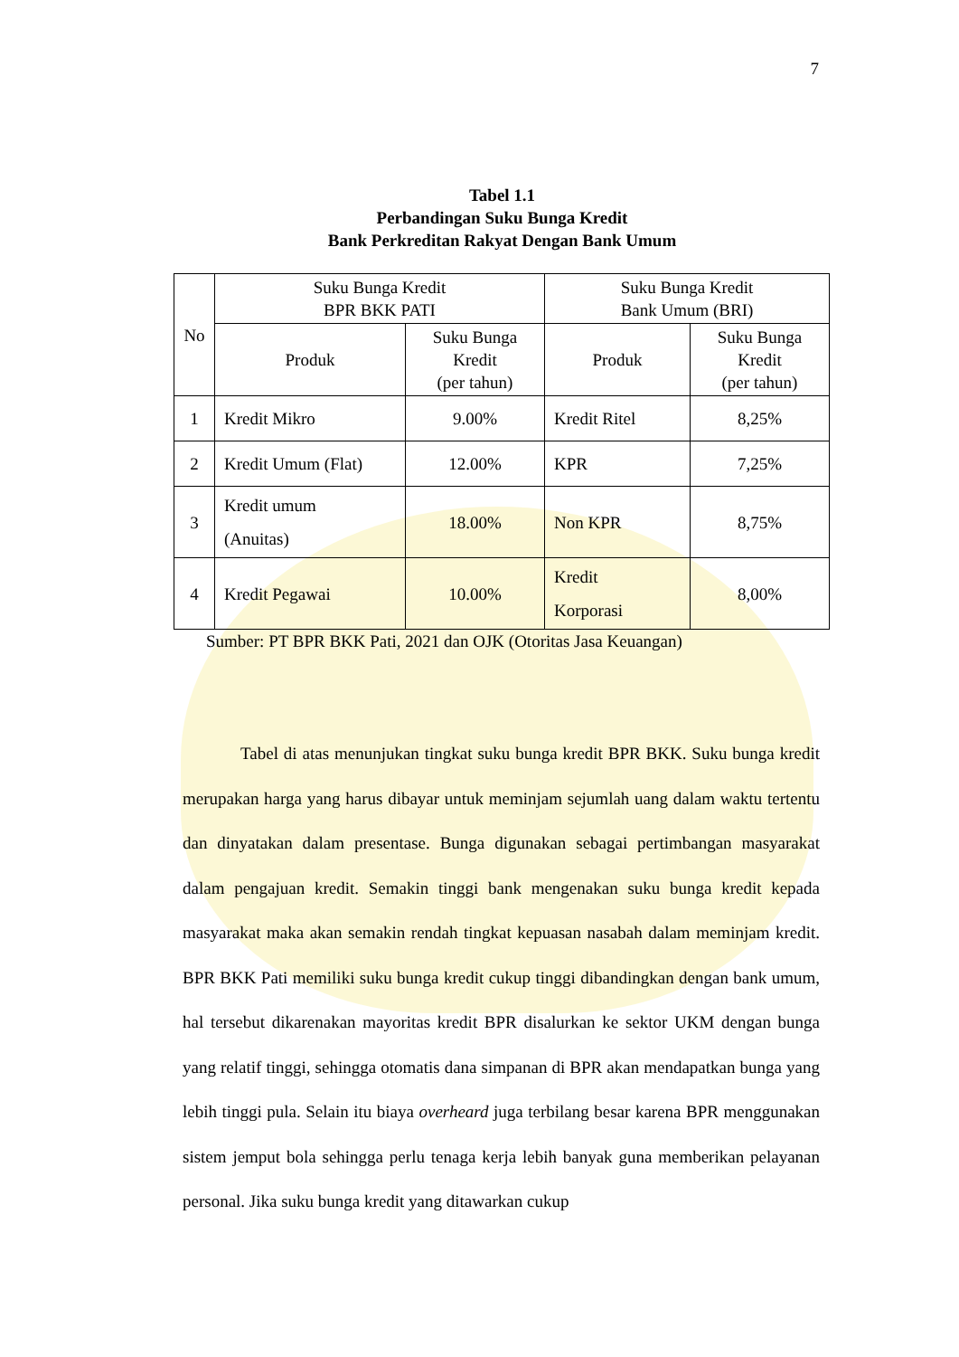7
Tabel 1.1
Perbandingan Suku Bunga Kredit
Bank Perkreditan Rakyat Dengan Bank Umum
| No | Suku Bunga Kredit BPR BKK PATI | | Suku Bunga Kredit Bank Umum (BRI) | |
| --- | --- | --- | --- | --- |
| | Produk | Suku Bunga Kredit (per tahun) | Produk | Suku Bunga Kredit (per tahun) |
| 1 | Kredit Mikro | 9.00% | Kredit Ritel | 8,25% |
| 2 | Kredit Umum (Flat) | 12.00% | KPR | 7,25% |
| 3 | Kredit umum (Anuitas) | 18.00% | Non KPR | 8,75% |
| 4 | Kredit Pegawai | 10.00% | Kredit Korporasi | 8,00% |
Sumber: PT BPR BKK Pati, 2021 dan OJK (Otoritas Jasa Keuangan)
Tabel di atas menunjukan tingkat suku bunga kredit BPR BKK. Suku bunga kredit merupakan harga yang harus dibayar untuk meminjam sejumlah uang dalam waktu tertentu dan dinyatakan dalam presentase. Bunga digunakan sebagai pertimbangan masyarakat dalam pengajuan kredit. Semakin tinggi bank mengenakan suku bunga kredit kepada masyarakat maka akan semakin rendah tingkat kepuasan nasabah dalam meminjam kredit. BPR BKK Pati memiliki suku bunga kredit cukup tinggi dibandingkan dengan bank umum, hal tersebut dikarenakan mayoritas kredit BPR disalurkan ke sektor UKM dengan bunga yang relatif tinggi, sehingga otomatis dana simpanan di BPR akan mendapatkan bunga yang lebih tinggi pula. Selain itu biaya overheard juga terbilang besar karena BPR menggunakan sistem jemput bola sehingga perlu tenaga kerja lebih banyak guna memberikan pelayanan personal. Jika suku bunga kredit yang ditawarkan cukup